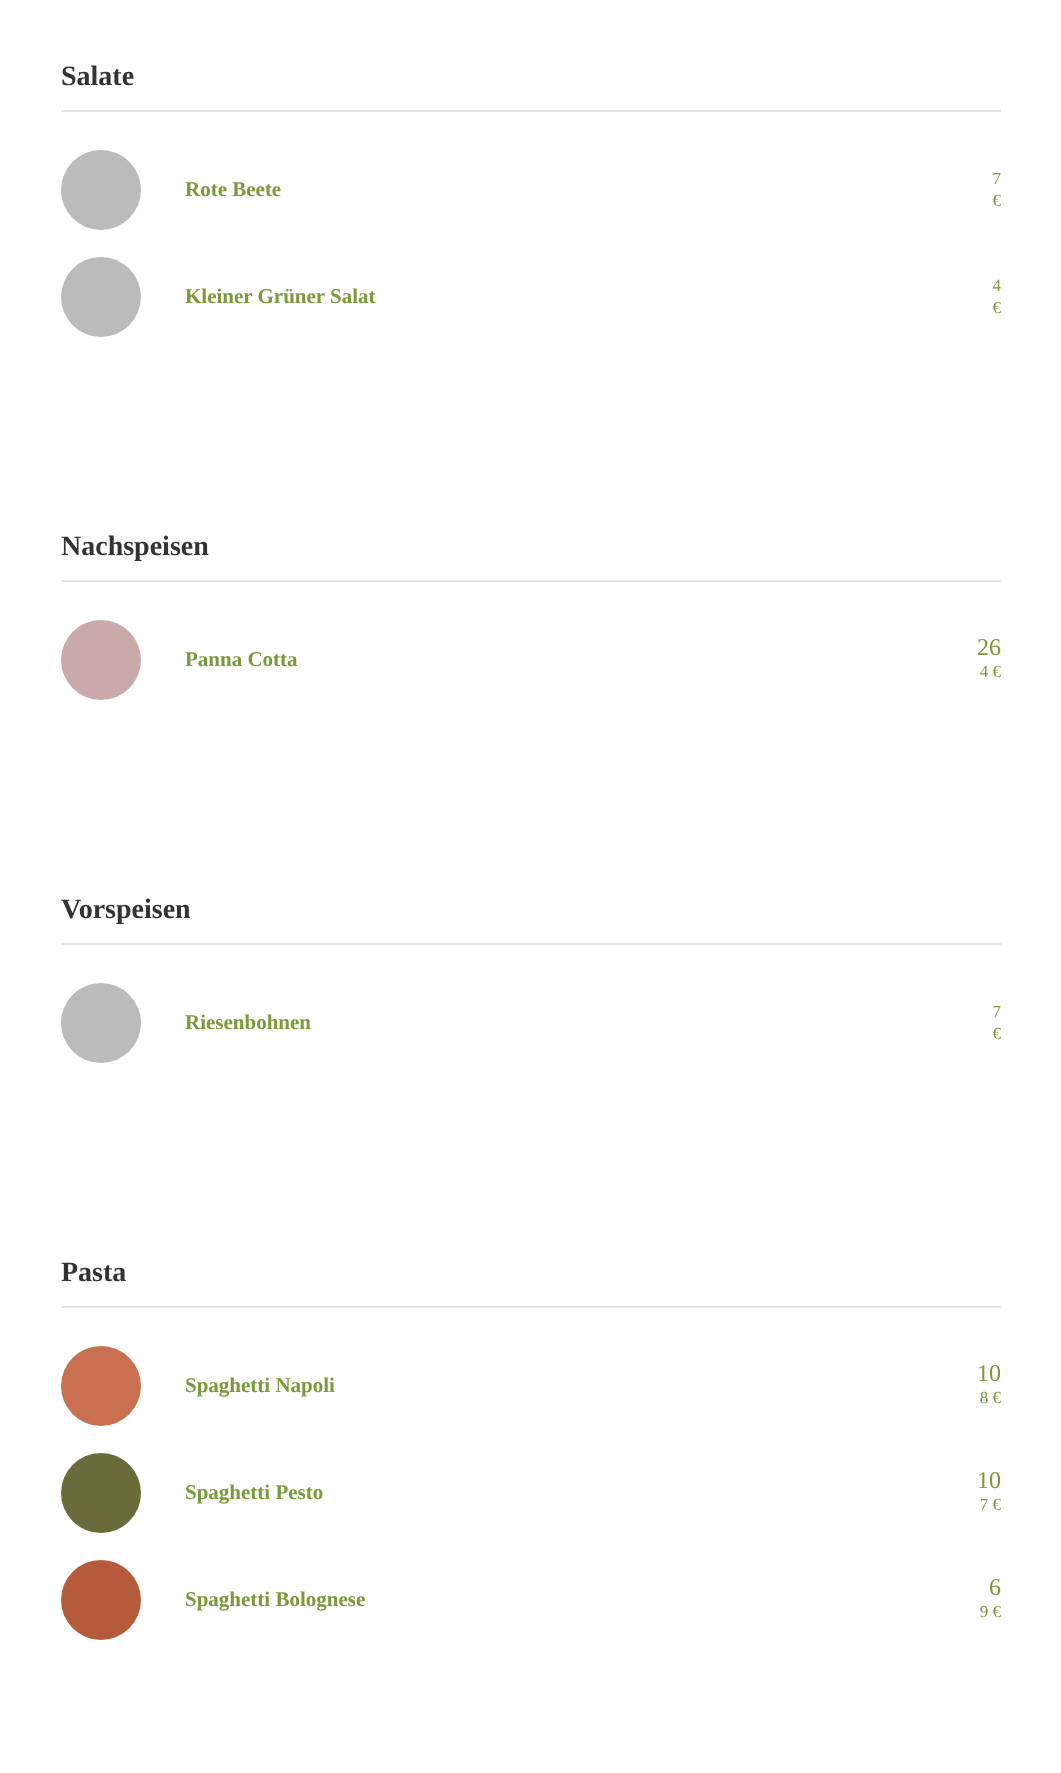Salate
Rote Beete
7
€
Kleiner Grüner Salat
4
€
Nachspeisen
Panna Cotta
26
4 €
Vorspeisen
Riesenbohnen
7
€
Pasta
Spaghetti Napoli
10
8 €
Spaghetti Pesto
10
7 €
Spaghetti Bolognese
6
9 €